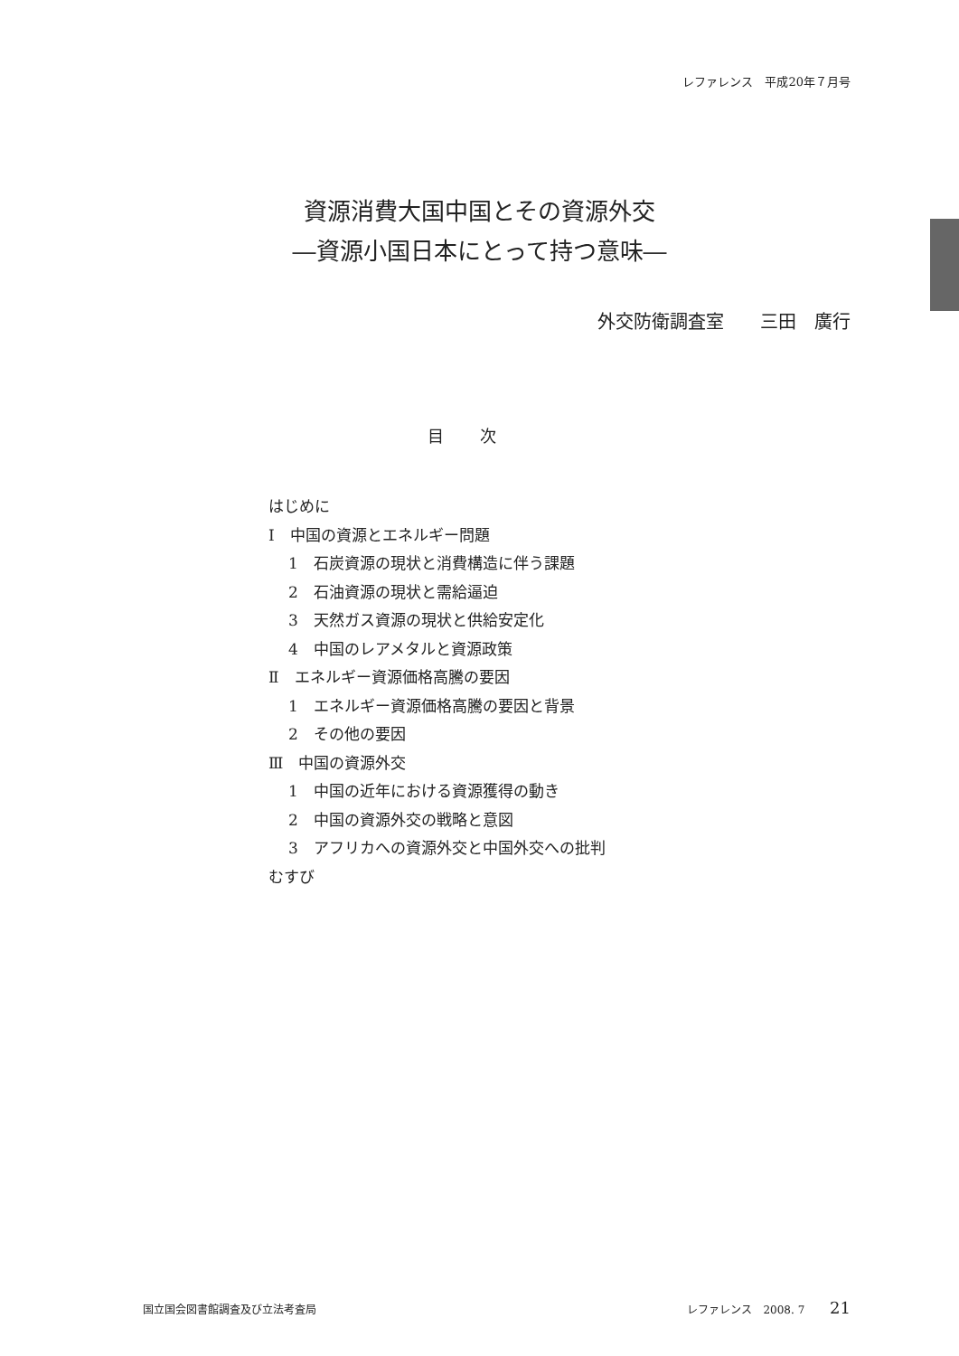レファレンス　平成20年７月号
資源消費大国中国とその資源外交
―資源小国日本にとって持つ意味―
外交防衛調査室　　三田　廣行
目次
はじめに
Ⅰ　中国の資源とエネルギー問題
1　石炭資源の現状と消費構造に伴う課題
2　石油資源の現状と需給逼迫
3　天然ガス資源の現状と供給安定化
4　中国のレアメタルと資源政策
Ⅱ　エネルギー資源価格高騰の要因
1　エネルギー資源価格高騰の要因と背景
2　その他の要因
Ⅲ　中国の資源外交
1　中国の近年における資源獲得の動き
2　中国の資源外交の戦略と意図
3　アフリカへの資源外交と中国外交への批判
むすび
国立国会図書館調査及び立法考査局 レファレンス　2008. 7 21